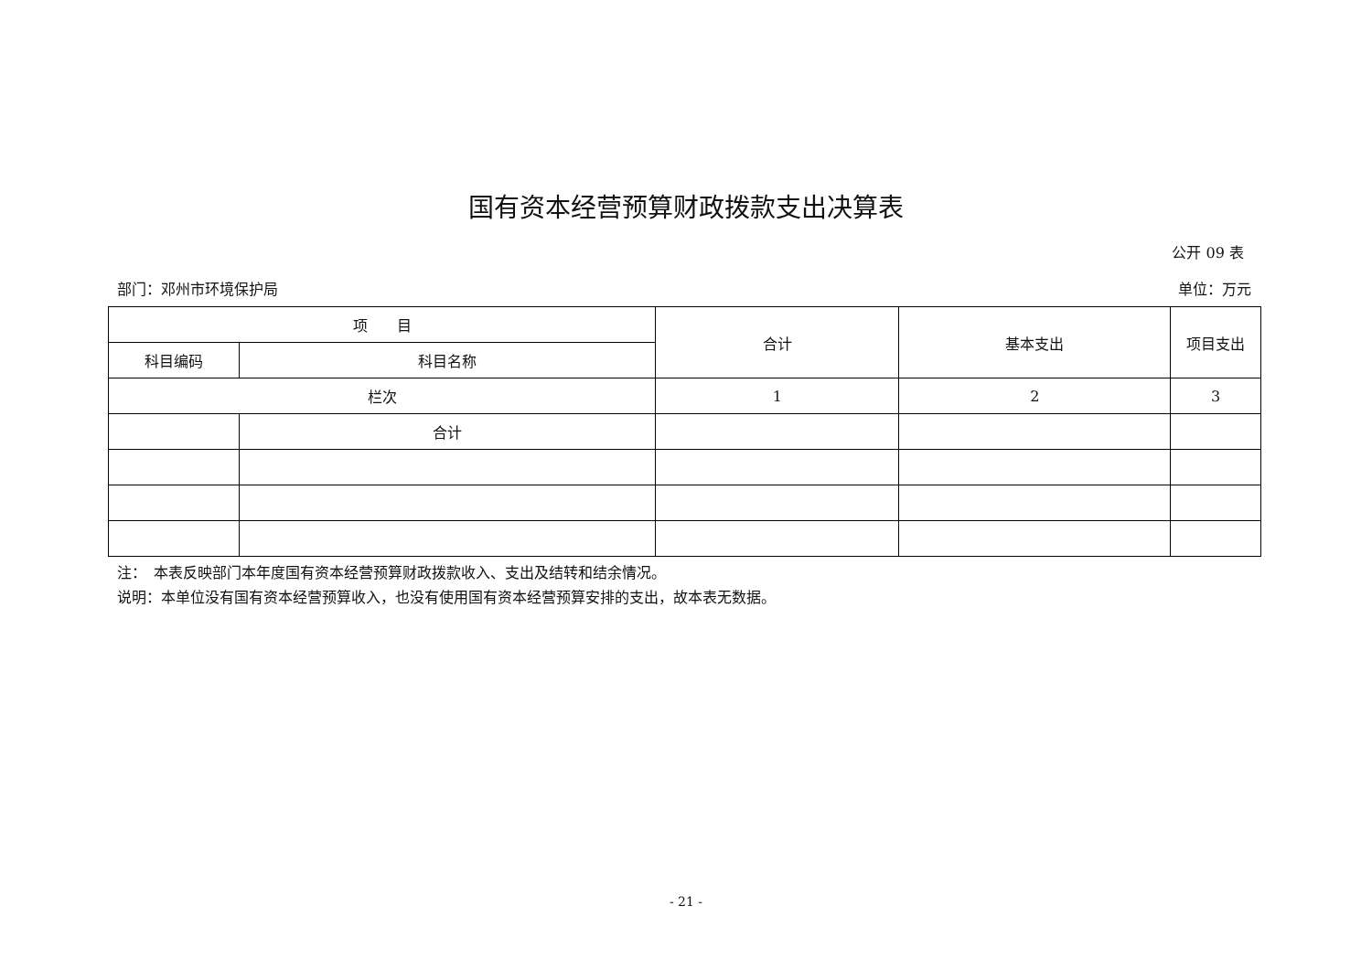国有资本经营预算财政拨款支出决算表
公开 09 表
部门：邓州市环境保护局 单位：万元
| 项 目 | | 合计 | 基本支出 | 项目支出 |
| --- | --- | --- | --- | --- |
| 科目编码 | 科目名称 | | | |
| 栏次 | | 1 | 2 | 3 |
| | 合计 | | | |
注：　本表反映部门本年度国有资本经营预算财政拨款收入、支出及结转和结余情况。
说明：本单位没有国有资本经营预算收入，也没有使用国有资本经营预算安排的支出，故本表无数据。
- 21 -